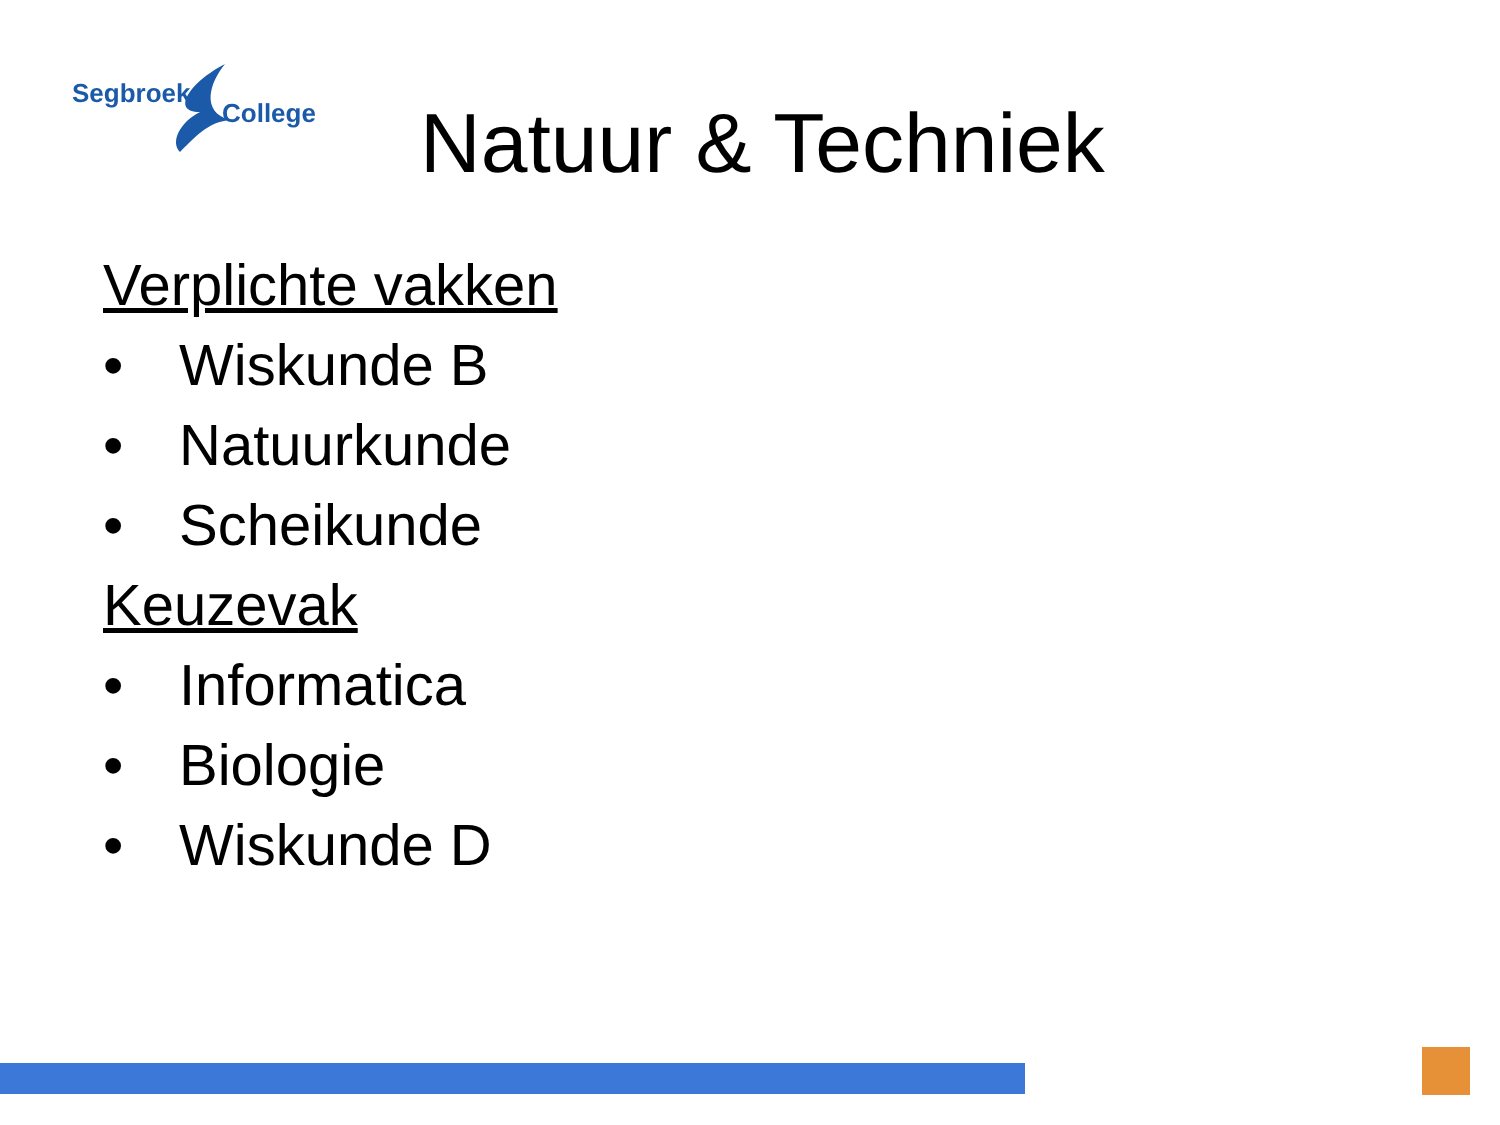Segbroek
College
Natuur & Techniek
Verplichte vakken
• Wiskunde B
• Natuurkunde
• Scheikunde
Keuzevak
• Informatica
• Biologie
• Wiskunde D